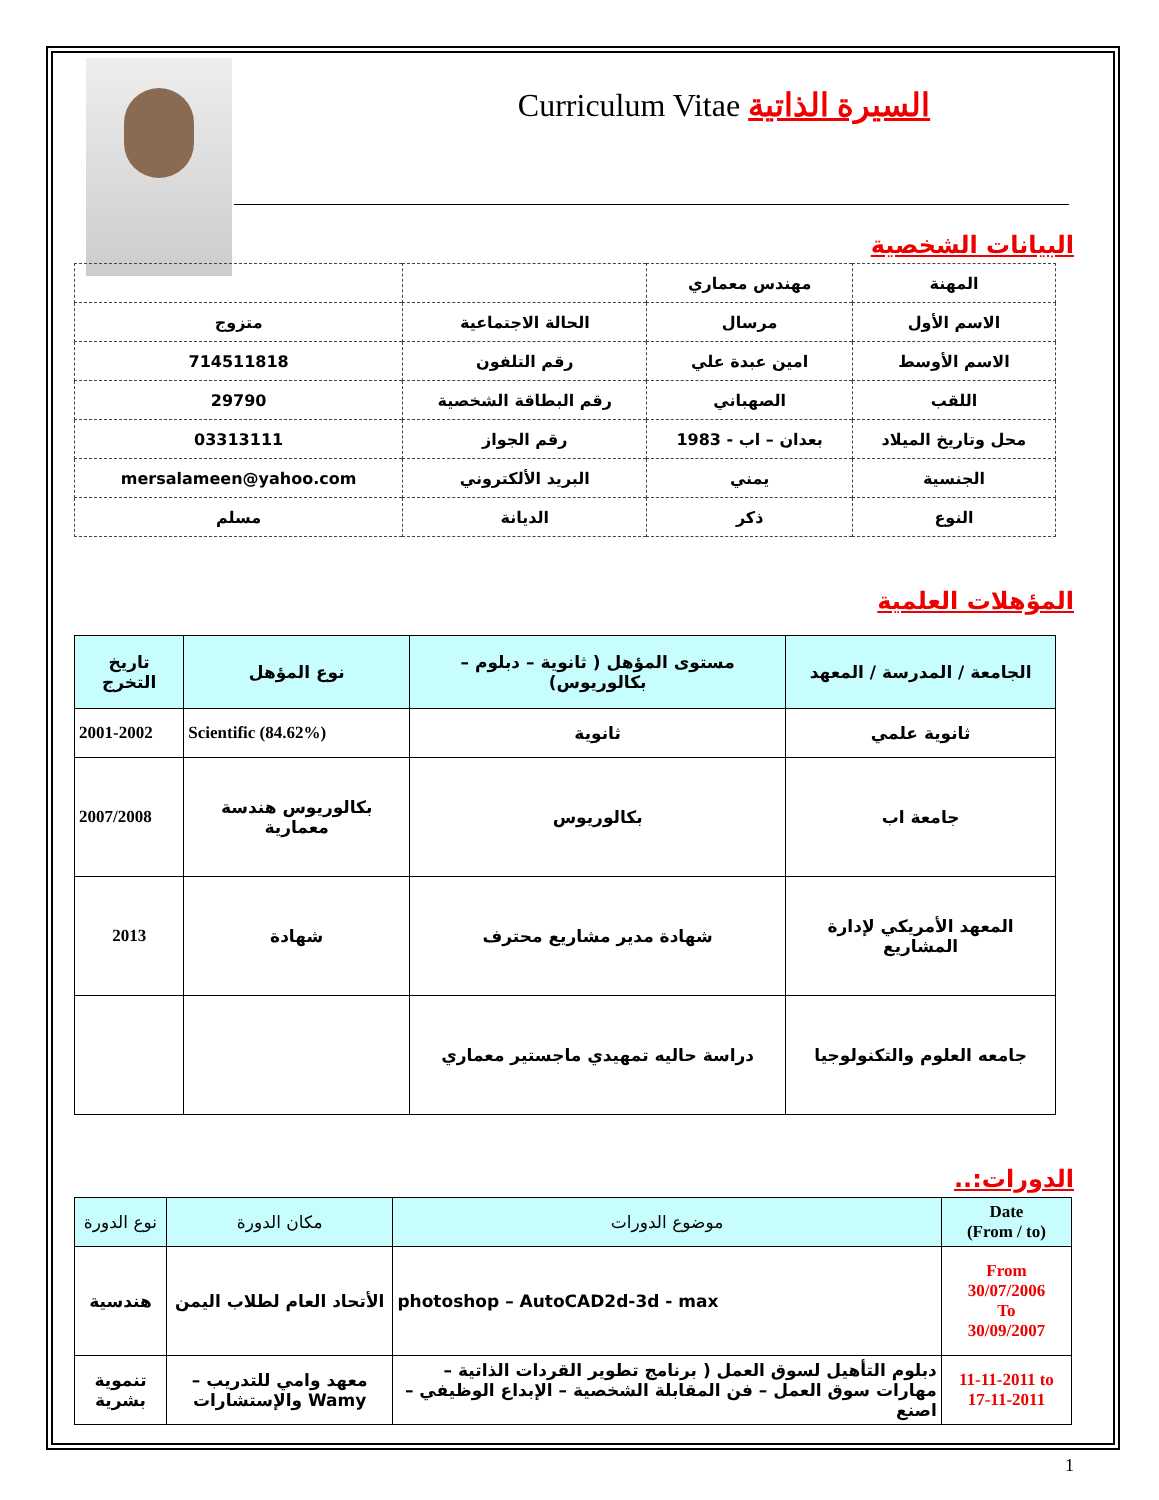Curriculum Vitae السيرة الذاتية
البيانات الشخصية
| المهنة | مهندس معماري | | |
| الاسم الأول | مرسال | الحالة الاجتماعية | متزوج |
| الاسم الأوسط | امين عبدة علي | رقم التلفون | 714511818 |
| اللقب | الصهباني | رقم البطاقة الشخصية | 29790 |
| محل وتاريخ الميلاد | بعدان – اب - 1983 | رقم الجواز | 03313111 |
| الجنسية | يمني | البريد الألكتروني | mersalameen@yahoo.com |
| النوع | ذكر | الديانة | مسلم |
المؤهلات العلمية
| الجامعة / المدرسة / المعهد | مستوى المؤهل ( ثانوية – دبلوم – بكالوريوس) | نوع المؤهل | تاريخ التخرج |
| --- | --- | --- | --- |
| ثانوية علمي | ثانوية | Scientific (84.62%) | 2001-2002 |
| جامعة اب | بكالوريوس | بكالوريوس هندسة معمارية | 2007/2008 |
| المعهد الأمريكي لإدارة المشاريع | شهادة مدير مشاريع محترف | شهادة | 2013 |
| جامعه العلوم والتكنولوجيا | دراسة حاليه تمهيدي ماجستير معماري | | |
الدورات:..
| نوع الدورة | مكان الدورة | موضوع الدورات | Date (From / to) |
| --- | --- | --- | --- |
| هندسية | الأتحاد العام لطلاب اليمن | photoshop – AutoCAD2d-3d - max | From 30/07/2006 To 30/09/2007 |
| تنموية بشرية | معهد وامي للتدريب – Wamy والإستشارات | دبلوم التأهيل لسوق العمل ( برنامج تطوير القردات الذاتية – مهارات سوق العمل – فن المقابلة الشخصية – الإبداع الوظيفي – اصنع | 11-11-2011 to 17-11-2011 |
1